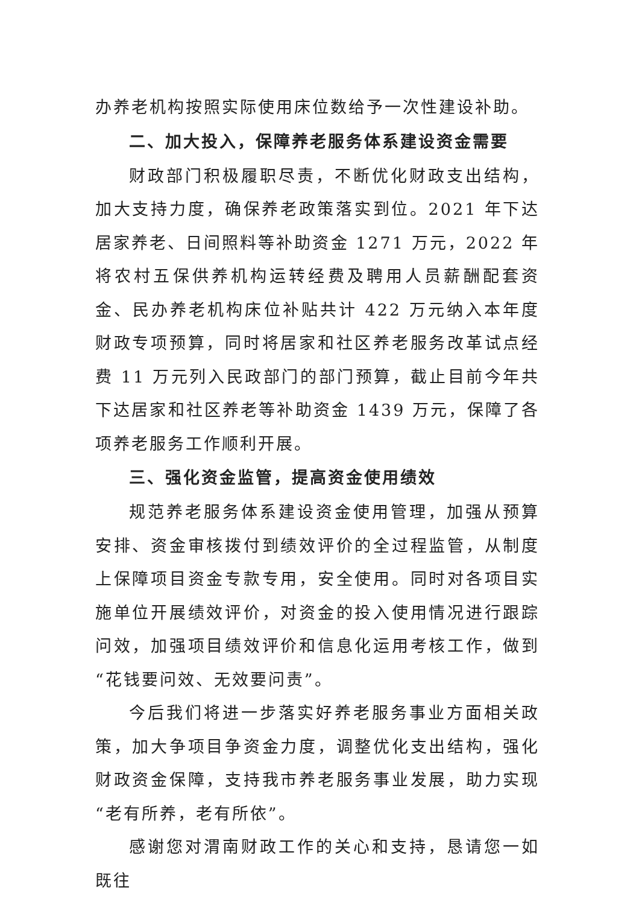办养老机构按照实际使用床位数给予一次性建设补助。
二、加大投入，保障养老服务体系建设资金需要
财政部门积极履职尽责，不断优化财政支出结构，加大支持力度，确保养老政策落实到位。2021 年下达居家养老、日间照料等补助资金 1271 万元，2022 年将农村五保供养机构运转经费及聘用人员薪酬配套资金、民办养老机构床位补贴共计 422 万元纳入本年度财政专项预算，同时将居家和社区养老服务改革试点经费 11 万元列入民政部门的部门预算，截止目前今年共下达居家和社区养老等补助资金 1439 万元，保障了各项养老服务工作顺利开展。
三、强化资金监管，提高资金使用绩效
规范养老服务体系建设资金使用管理，加强从预算安排、资金审核拨付到绩效评价的全过程监管，从制度上保障项目资金专款专用，安全使用。同时对各项目实施单位开展绩效评价，对资金的投入使用情况进行跟踪问效，加强项目绩效评价和信息化运用考核工作，做到“花钱要问效、无效要问责”。
今后我们将进一步落实好养老服务事业方面相关政策，加大争项目争资金力度，调整优化支出结构，强化财政资金保障，支持我市养老服务事业发展，助力实现“老有所养，老有所依”。
感谢您对渭南财政工作的关心和支持，恳请您一如既往